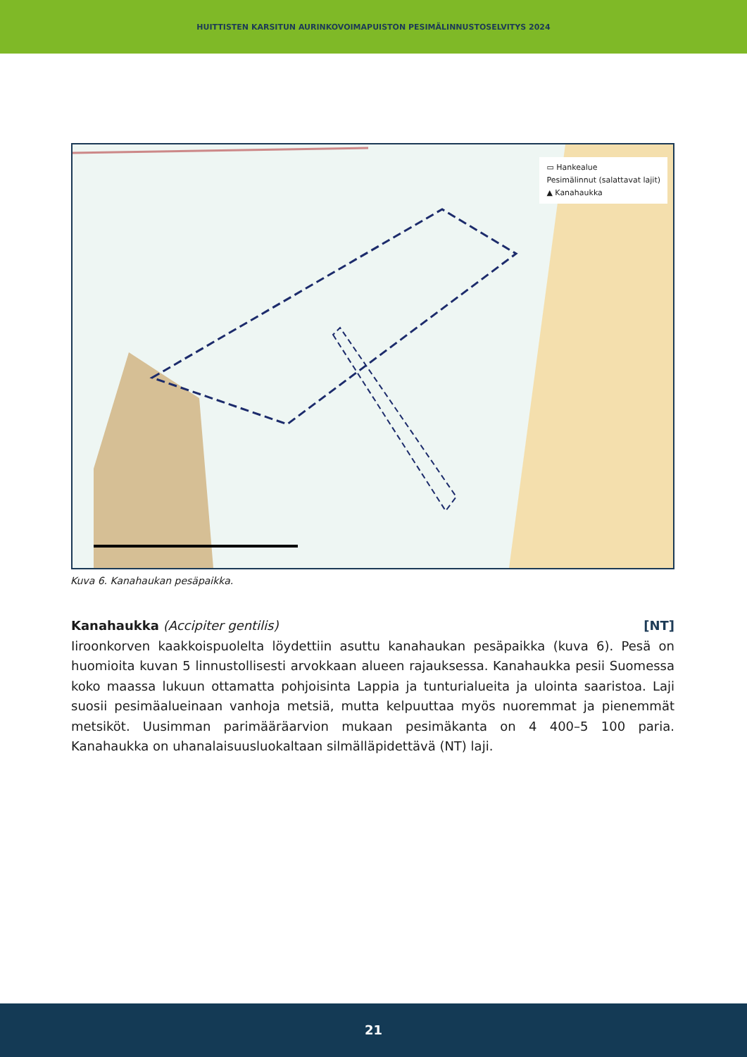HUITTISTEN KARSITUN AURINKOVOIMAPUISTON PESIMÄLINNUSTOSELVITYS 2024
▭ Hankealue
Pesimälinnut (salattavat lajit)
▲ Kanahaukka
Kuva 6. Kanahaukan pesäpaikka.
Kanahaukka (Accipiter gentilis) [NT]
Iiroonkorven kaakkoispuolelta löydettiin asuttu kanahaukan pesäpaikka (kuva 6). Pesä on huomioita kuvan 5 linnustollisesti arvokkaan alueen rajauksessa. Kanahaukka pesii Suomessa koko maassa lukuun ottamatta pohjoisinta Lappia ja tunturialueita ja ulointa saaristoa. Laji suosii pesimäalueinaan vanhoja metsiä, mutta kelpuuttaa myös nuoremmat ja pienemmät metsiköt. Uusimman parimääräarvion mukaan pesimäkanta on 4 400–5 100 paria. Kanahaukka on uhanalaisuusluokaltaan silmälläpidettävä (NT) laji.
21